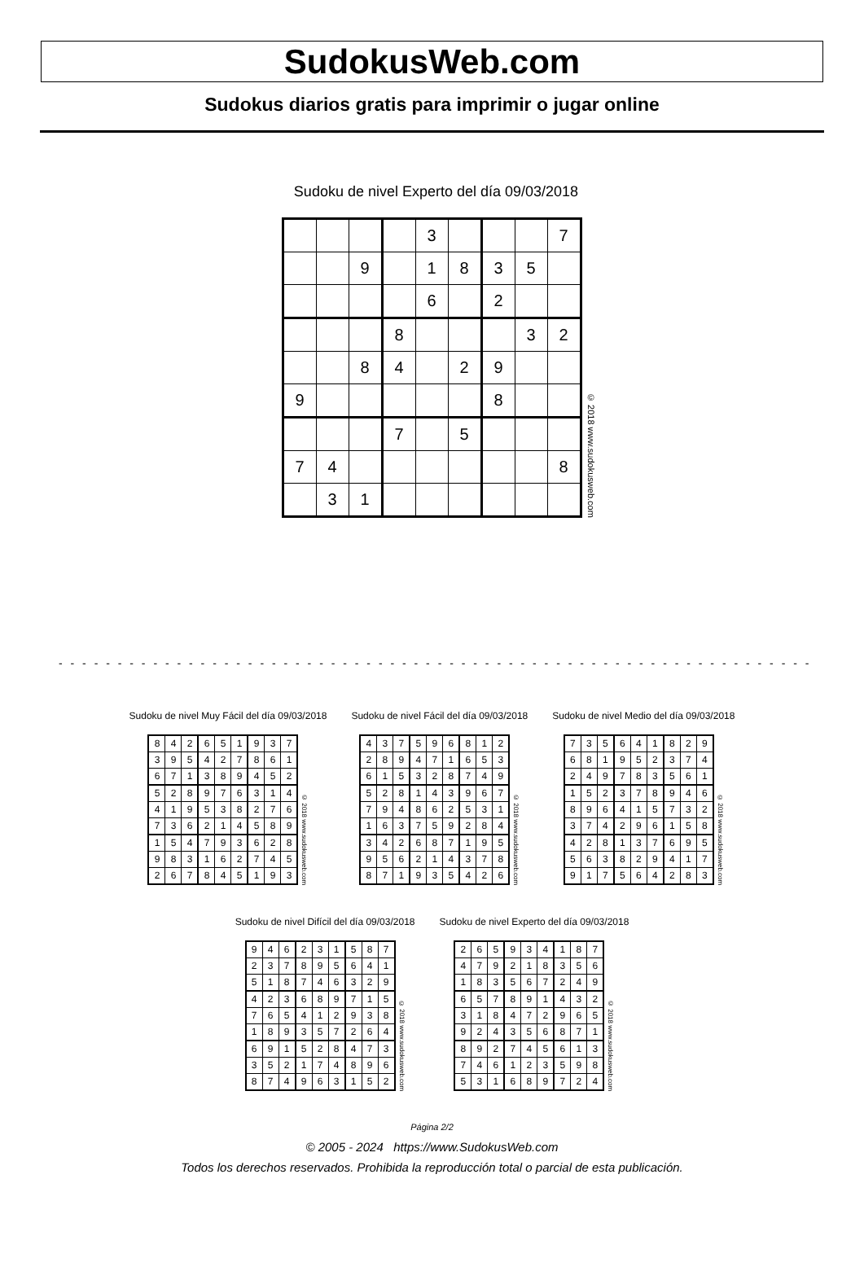SudokusWeb.com
Sudokus diarios gratis para imprimir o jugar online
Sudoku de nivel Experto del día 09/03/2018
| | | | | 3 | | | | 7 |
| | | 9 | | 1 | 8 | 3 | 5 | |
| | | | | 6 | | 2 | | |
| | | | 8 | | | | 3 | 2 |
| | | 8 | 4 | | 2 | 9 | | |
| 9 | | | | | | 8 | | |
| | | | 7 | | 5 | | | |
| 7 | 4 | | | | | | | 8 |
| | 3 | 1 | | | | | | |
© 2018 www.sudokusweb.com
- - - - - - - - - - - - - - - - - - - - - - - - - - - - - - - - - - - - - - - - - - - - - - - - - - - - - - - - - - - - - - - -
Sudoku de nivel Muy Fácil del día 09/03/2018
| 8 | 4 | 2 | 6 | 5 | 1 | 9 | 3 | 7 |
| 3 | 9 | 5 | 4 | 2 | 7 | 8 | 6 | 1 |
| 6 | 7 | 1 | 3 | 8 | 9 | 4 | 5 | 2 |
| 5 | 2 | 8 | 9 | 7 | 6 | 3 | 1 | 4 |
| 4 | 1 | 9 | 5 | 3 | 8 | 2 | 7 | 6 |
| 7 | 3 | 6 | 2 | 1 | 4 | 5 | 8 | 9 |
| 1 | 5 | 4 | 7 | 9 | 3 | 6 | 2 | 8 |
| 9 | 8 | 3 | 1 | 6 | 2 | 7 | 4 | 5 |
| 2 | 6 | 7 | 8 | 4 | 5 | 1 | 9 | 3 |
© 2018 www.sudokusweb.com
Sudoku de nivel Fácil del día 09/03/2018
| 4 | 3 | 7 | 5 | 9 | 6 | 8 | 1 | 2 |
| 2 | 8 | 9 | 4 | 7 | 1 | 6 | 5 | 3 |
| 6 | 1 | 5 | 3 | 2 | 8 | 7 | 4 | 9 |
| 5 | 2 | 8 | 1 | 4 | 3 | 9 | 6 | 7 |
| 7 | 9 | 4 | 8 | 6 | 2 | 5 | 3 | 1 |
| 1 | 6 | 3 | 7 | 5 | 9 | 2 | 8 | 4 |
| 3 | 4 | 2 | 6 | 8 | 7 | 1 | 9 | 5 |
| 9 | 5 | 6 | 2 | 1 | 4 | 3 | 7 | 8 |
| 8 | 7 | 1 | 9 | 3 | 5 | 4 | 2 | 6 |
© 2018 www.sudokusweb.com
Sudoku de nivel Medio del día 09/03/2018
| 7 | 3 | 5 | 6 | 4 | 1 | 8 | 2 | 9 |
| 6 | 8 | 1 | 9 | 5 | 2 | 3 | 7 | 4 |
| 2 | 4 | 9 | 7 | 8 | 3 | 5 | 6 | 1 |
| 1 | 5 | 2 | 3 | 7 | 8 | 9 | 4 | 6 |
| 8 | 9 | 6 | 4 | 1 | 5 | 7 | 3 | 2 |
| 3 | 7 | 4 | 2 | 9 | 6 | 1 | 5 | 8 |
| 4 | 2 | 8 | 1 | 3 | 7 | 6 | 9 | 5 |
| 5 | 6 | 3 | 8 | 2 | 9 | 4 | 1 | 7 |
| 9 | 1 | 7 | 5 | 6 | 4 | 2 | 8 | 3 |
© 2018 www.sudokusweb.com
Sudoku de nivel Difícil del día 09/03/2018
| 9 | 4 | 6 | 2 | 3 | 1 | 5 | 8 | 7 |
| 2 | 3 | 7 | 8 | 9 | 5 | 6 | 4 | 1 |
| 5 | 1 | 8 | 7 | 4 | 6 | 3 | 2 | 9 |
| 4 | 2 | 3 | 6 | 8 | 9 | 7 | 1 | 5 |
| 7 | 6 | 5 | 4 | 1 | 2 | 9 | 3 | 8 |
| 1 | 8 | 9 | 3 | 5 | 7 | 2 | 6 | 4 |
| 6 | 9 | 1 | 5 | 2 | 8 | 4 | 7 | 3 |
| 3 | 5 | 2 | 1 | 7 | 4 | 8 | 9 | 6 |
| 8 | 7 | 4 | 9 | 6 | 3 | 1 | 5 | 2 |
© 2018 www.sudokusweb.com
Sudoku de nivel Experto del día 09/03/2018
| 2 | 6 | 5 | 9 | 3 | 4 | 1 | 8 | 7 |
| 4 | 7 | 9 | 2 | 1 | 8 | 3 | 5 | 6 |
| 1 | 8 | 3 | 5 | 6 | 7 | 2 | 4 | 9 |
| 6 | 5 | 7 | 8 | 9 | 1 | 4 | 3 | 2 |
| 3 | 1 | 8 | 4 | 7 | 2 | 9 | 6 | 5 |
| 9 | 2 | 4 | 3 | 5 | 6 | 8 | 7 | 1 |
| 8 | 9 | 2 | 7 | 4 | 5 | 6 | 1 | 3 |
| 7 | 4 | 6 | 1 | 2 | 3 | 5 | 9 | 8 |
| 5 | 3 | 1 | 6 | 8 | 9 | 7 | 2 | 4 |
© 2018 www.sudokusweb.com
Página 2/2
© 2005 - 2024 https://www.SudokusWeb.com
Todos los derechos reservados. Prohibida la reproducción total o parcial de esta publicación.